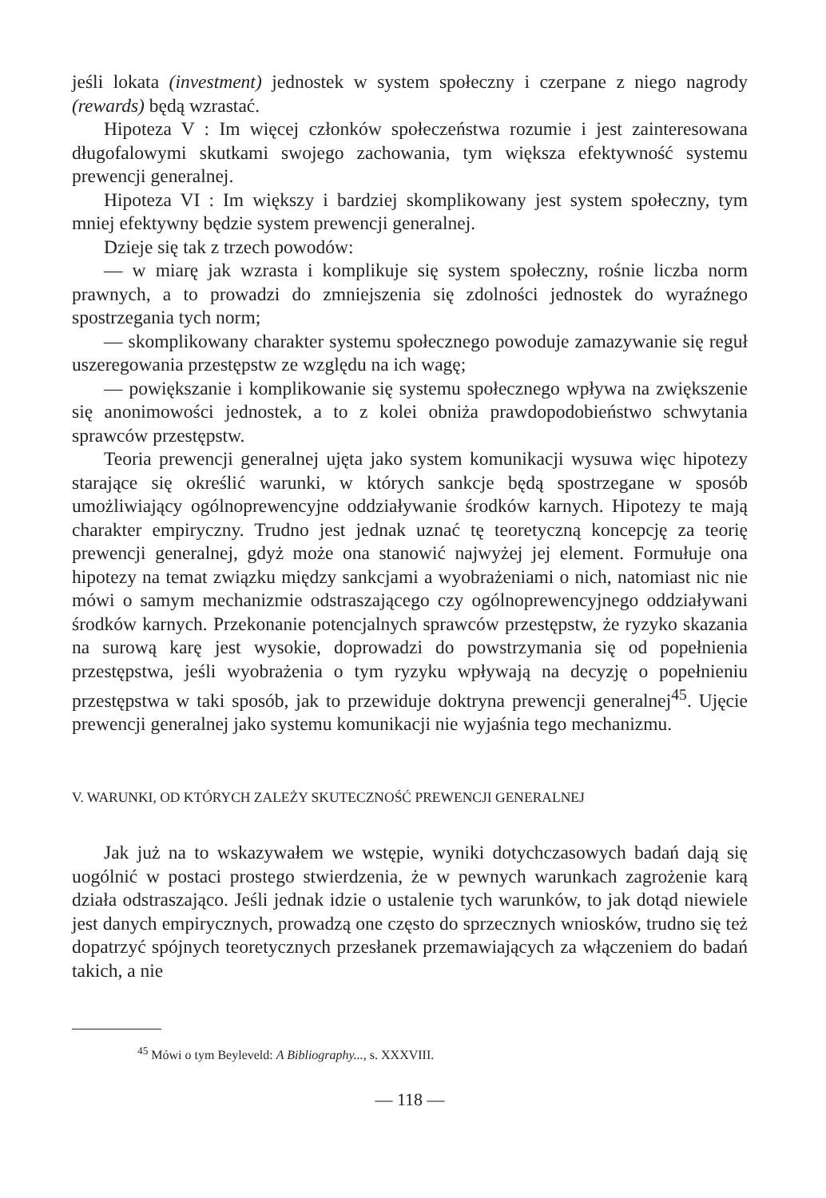jeśli lokata (investment) jednostek w system społeczny i czerpane z niego nagrody (rewards) będą wzrastać.
Hipoteza V : Im więcej członków społeczeństwa rozumie i jest zainteresowana długofalowymi skutkami swojego zachowania, tym większa efektywność systemu prewencji generalnej.
Hipoteza VI : Im większy i bardziej skomplikowany jest system społeczny, tym mniej efektywny będzie system prewencji generalnej.
Dzieje się tak z trzech powodów:
— w miarę jak wzrasta i komplikuje się system społeczny, rośnie liczba norm prawnych, a to prowadzi do zmniejszenia się zdolności jednostek do wyraźnego spostrzegania tych norm;
— skomplikowany charakter systemu społecznego powoduje zamazywanie się reguł uszeregowania przestępstw ze względu na ich wagę;
— powiększanie i komplikowanie się systemu społecznego wpływa na zwiększenie się anonimowości jednostek, a to z kolei obniża prawdopodobieństwo schwytania sprawców przestępstw.
Teoria prewencji generalnej ujęta jako system komunikacji wysuwa więc hipotezy starające się określić warunki, w których sankcje będą spostrzegane w sposób umożliwiający ogólnoprewencyjne oddziaływanie środków karnych. Hipotezy te mają charakter empiryczny. Trudno jest jednak uznać tę teoretyczną koncepcję za teorię prewencji generalnej, gdyż może ona stanowić najwyżej jej element. Formułuje ona hipotezy na temat związku między sankcjami a wyobrażeniami o nich, natomiast nic nie mówi o samym mechanizmie odstraszającego czy ogólnoprewencyjnego oddziaływani środków karnych. Przekonanie potencjalnych sprawców przestępstw, że ryzyko skazania na surową karę jest wysokie, doprowadzi do powstrzymania się od popełnienia przestępstwa, jeśli wyobrażenia o tym ryzyku wpływają na decyzję o popełnieniu przestępstwa w taki sposób, jak to przewiduje doktryna prewencji generalnej<sup>45</sup>. Ujęcie prewencji generalnej jako systemu komunikacji nie wyjaśnia tego mechanizmu.
V. WARUNKI, OD KTÓRYCH ZALEŻY SKUTECZNOŚĆ PREWENCJI GENERALNEJ
Jak już na to wskazywałem we wstępie, wyniki dotychczasowych badań dają się uogólnić w postaci prostego stwierdzenia, że w pewnych warunkach zagrożenie karą działa odstraszająco. Jeśli jednak idzie o ustalenie tych warunków, to jak dotąd niewiele jest danych empirycznych, prowadzą one często do sprzecznych wniosków, trudno się też dopatrzyć spójnych teoretycznych przesłanek przemawiających za włączeniem do badań takich, a nie
<sup>45</sup> Mówi o tym Beyleveld: A Bibliography..., s. XXXVIII.
— 118 —